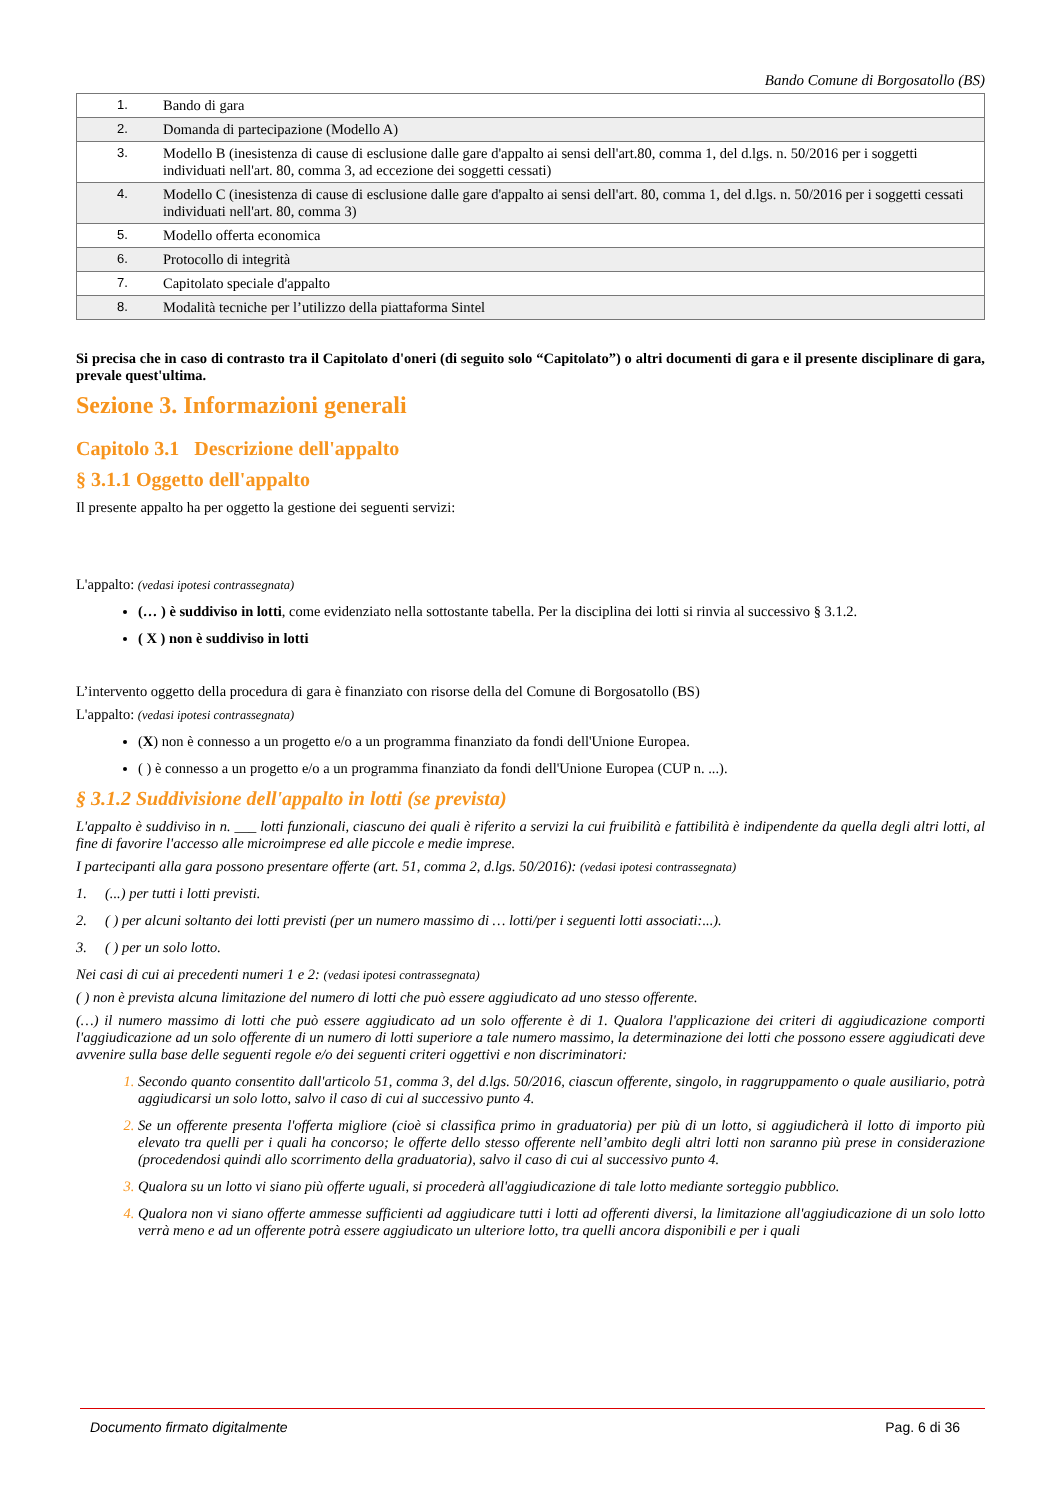Bando Comune di Borgosatollo (BS)
| 1. | Bando di gara |
| 2. | Domanda di partecipazione (Modello A) |
| 3. | Modello B (inesistenza di cause di esclusione dalle gare d'appalto ai sensi dell'art.80, comma 1, del d.lgs. n. 50/2016 per i soggetti individuati nell'art. 80, comma 3, ad eccezione dei soggetti cessati) |
| 4. | Modello C (inesistenza di cause di esclusione dalle gare d'appalto ai sensi dell'art. 80, comma 1, del d.lgs. n. 50/2016 per i soggetti cessati individuati nell'art. 80, comma 3) |
| 5. | Modello offerta economica |
| 6. | Protocollo di integrità |
| 7. | Capitolato speciale d'appalto |
| 8. | Modalità tecniche per l’utilizzo della piattaforma Sintel |
Si precisa che in caso di contrasto tra il Capitolato d'oneri (di seguito solo “Capitolato”) o altri documenti di gara e il presente disciplinare di gara, prevale quest'ultima.
Sezione 3. Informazioni generali
Capitolo 3.1 Descrizione dell'appalto
§ 3.1.1 Oggetto dell'appalto
Il presente appalto ha per oggetto la gestione dei seguenti servizi:
L'appalto: (vedasi ipotesi contrassegnata)
(… ) è suddiviso in lotti, come evidenziato nella sottostante tabella. Per la disciplina dei lotti si rinvia al successivo § 3.1.2.
( X ) non è suddiviso in lotti
L’intervento oggetto della procedura di gara è finanziato con risorse della del Comune di Borgosatollo (BS)
L'appalto: (vedasi ipotesi contrassegnata)
(X) non è connesso a un progetto e/o a un programma finanziato da fondi dell'Unione Europea.
( ) è connesso a un progetto e/o a un programma finanziato da fondi dell'Unione Europea (CUP n. ...).
§ 3.1.2 Suddivisione dell'appalto in lotti (se prevista)
L'appalto è suddiviso in n. ___ lotti funzionali, ciascuno dei quali è riferito a servizi la cui fruibilità e fattibilità è indipendente da quella degli altri lotti, al fine di favorire l'accesso alle microimprese ed alle piccole e medie imprese.
I partecipanti alla gara possono presentare offerte (art. 51, comma 2, d.lgs. 50/2016): (vedasi ipotesi contrassegnata)
1. (...) per tutti i lotti previsti.
2. ( ) per alcuni soltanto dei lotti previsti (per un numero massimo di … lotti/per i seguenti lotti associati:...).
3. ( ) per un solo lotto.
Nei casi di cui ai precedenti numeri 1 e 2: (vedasi ipotesi contrassegnata)
( ) non è prevista alcuna limitazione del numero di lotti che può essere aggiudicato ad uno stesso offerente.
(…) il numero massimo di lotti che può essere aggiudicato ad un solo offerente è di 1. Qualora l'applicazione dei criteri di aggiudicazione comporti l'aggiudicazione ad un solo offerente di un numero di lotti superiore a tale numero massimo, la determinazione dei lotti che possono essere aggiudicati deve avvenire sulla base delle seguenti regole e/o dei seguenti criteri oggettivi e non discriminatori:
Secondo quanto consentito dall'articolo 51, comma 3, del d.lgs. 50/2016, ciascun offerente, singolo, in raggruppamento o quale ausiliario, potrà aggiudicarsi un solo lotto, salvo il caso di cui al successivo punto 4.
Se un offerente presenta l'offerta migliore (cioè si classifica primo in graduatoria) per più di un lotto, si aggiudicherà il lotto di importo più elevato tra quelli per i quali ha concorso; le offerte dello stesso offerente nell’ambito degli altri lotti non saranno più prese in considerazione (procedendosi quindi allo scorrimento della graduatoria), salvo il caso di cui al successivo punto 4.
Qualora su un lotto vi siano più offerte uguali, si procederà all'aggiudicazione di tale lotto mediante sorteggio pubblico.
Qualora non vi siano offerte ammesse sufficienti ad aggiudicare tutti i lotti ad offerenti diversi, la limitazione all'aggiudicazione di un solo lotto verrà meno e ad un offerente potrà essere aggiudicato un ulteriore lotto, tra quelli ancora disponibili e per i quali
Documento firmato digitalmente Pag. 6 di 36